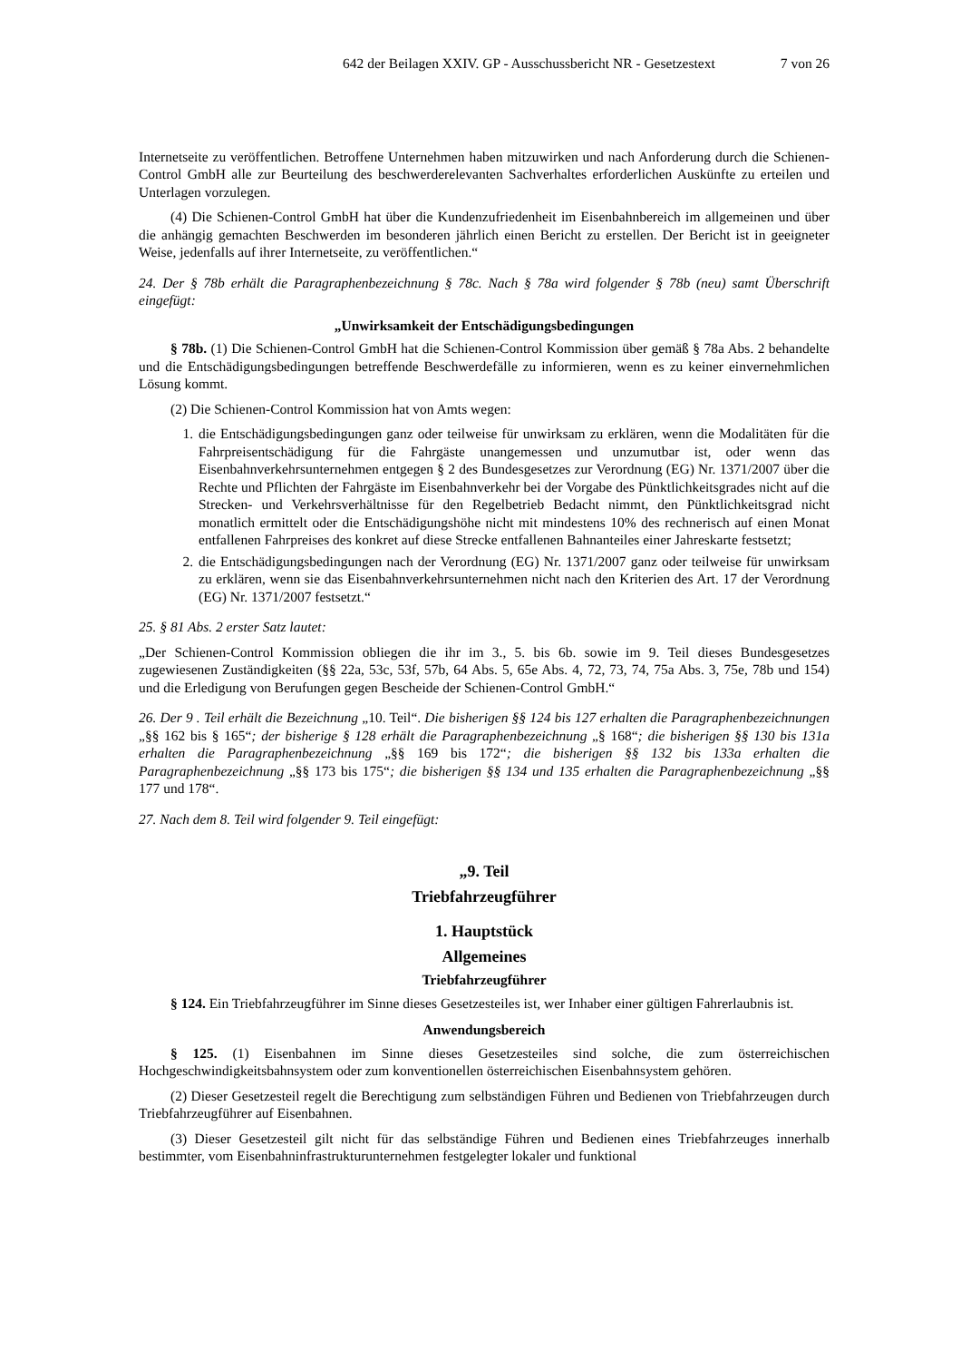642 der Beilagen XXIV. GP - Ausschussbericht NR - Gesetzestext 7 von 26
Internetseite zu veröffentlichen. Betroffene Unternehmen haben mitzuwirken und nach Anforderung durch die Schienen-Control GmbH alle zur Beurteilung des beschwerderelevanten Sachverhaltes erforderlichen Auskünfte zu erteilen und Unterlagen vorzulegen.
(4) Die Schienen-Control GmbH hat über die Kundenzufriedenheit im Eisenbahnbereich im allgemeinen und über die anhängig gemachten Beschwerden im besonderen jährlich einen Bericht zu erstellen. Der Bericht ist in geeigneter Weise, jedenfalls auf ihrer Internetseite, zu veröffentlichen.“
24. Der § 78b erhält die Paragraphenbezeichnung § 78c. Nach § 78a wird folgender § 78b (neu) samt Überschrift eingefügt:
„Unwirksamkeit der Entschädigungsbedingungen
§ 78b. (1) Die Schienen-Control GmbH hat die Schienen-Control Kommission über gemäß § 78a Abs. 2 behandelte und die Entschädigungsbedingungen betreffende Beschwerdefälle zu informieren, wenn es zu keiner einvernehmlichen Lösung kommt.
(2) Die Schienen-Control Kommission hat von Amts wegen:
1. die Entschädigungsbedingungen ganz oder teilweise für unwirksam zu erklären, wenn die Modalitäten für die Fahrpreisentschädigung für die Fahrgäste unangemessen und unzumutbar ist, oder wenn das Eisenbahnverkehrsunternehmen entgegen § 2 des Bundesgesetzes zur Verordnung (EG) Nr. 1371/2007 über die Rechte und Pflichten der Fahrgäste im Eisenbahnverkehr bei der Vorgabe des Pünktlichkeitsgrades nicht auf die Strecken- und Verkehrsverhältnisse für den Regelbetrieb Bedacht nimmt, den Pünktlichkeitsgrad nicht monatlich ermittelt oder die Entschädigungshöhe nicht mit mindestens 10% des rechnerisch auf einen Monat entfallenen Fahrpreises des konkret auf diese Strecke entfallenen Bahnanteiles einer Jahreskarte festsetzt;
2. die Entschädigungsbedingungen nach der Verordnung (EG) Nr. 1371/2007 ganz oder teilweise für unwirksam zu erklären, wenn sie das Eisenbahnverkehrsunternehmen nicht nach den Kriterien des Art. 17 der Verordnung (EG) Nr. 1371/2007 festsetzt.“
25. § 81 Abs. 2 erster Satz lautet:
„Der Schienen-Control Kommission obliegen die ihr im 3., 5. bis 6b. sowie im 9. Teil dieses Bundesgesetzes zugewiesenen Zuständigkeiten (§§ 22a, 53c, 53f, 57b, 64 Abs. 5, 65e Abs. 4, 72, 73, 74, 75a Abs. 3, 75e, 78b und 154) und die Erledigung von Berufungen gegen Bescheide der Schienen-Control GmbH.“
26. Der 9 . Teil erhält die Bezeichnung „10. Teil“. Die bisherigen §§ 124 bis 127 erhalten die Paragraphenbezeichnungen „§§ 162 bis § 165“; der bisherige § 128 erhält die Paragraphenbezeichnung „§ 168“; die bisherigen §§ 130 bis 131a erhalten die Paragraphenbezeichnung „§§ 169 bis 172“; die bisherigen §§ 132 bis 133a erhalten die Paragraphenbezeichnung „§§ 173 bis 175“; die bisherigen §§ 134 und 135 erhalten die Paragraphenbezeichnung „§§ 177 und 178“.
27. Nach dem 8. Teil wird folgender 9. Teil eingefügt:
„9. Teil
Triebfahrzeugführer
1. Hauptstück
Allgemeines
Triebfahrzeugführer
§ 124. Ein Triebfahrzeugführer im Sinne dieses Gesetzesteiles ist, wer Inhaber einer gültigen Fahrerlaubnis ist.
Anwendungsbereich
§ 125. (1) Eisenbahnen im Sinne dieses Gesetzesteiles sind solche, die zum österreichischen Hochgeschwindigkeitsbahnsystem oder zum konventionellen österreichischen Eisenbahnsystem gehören.
(2) Dieser Gesetzesteil regelt die Berechtigung zum selbständigen Führen und Bedienen von Triebfahrzeugen durch Triebfahrzeugführer auf Eisenbahnen.
(3) Dieser Gesetzesteil gilt nicht für das selbständige Führen und Bedienen eines Triebfahrzeuges innerhalb bestimmter, vom Eisenbahninfrastrukturunternehmen festgelegter lokaler und funktional